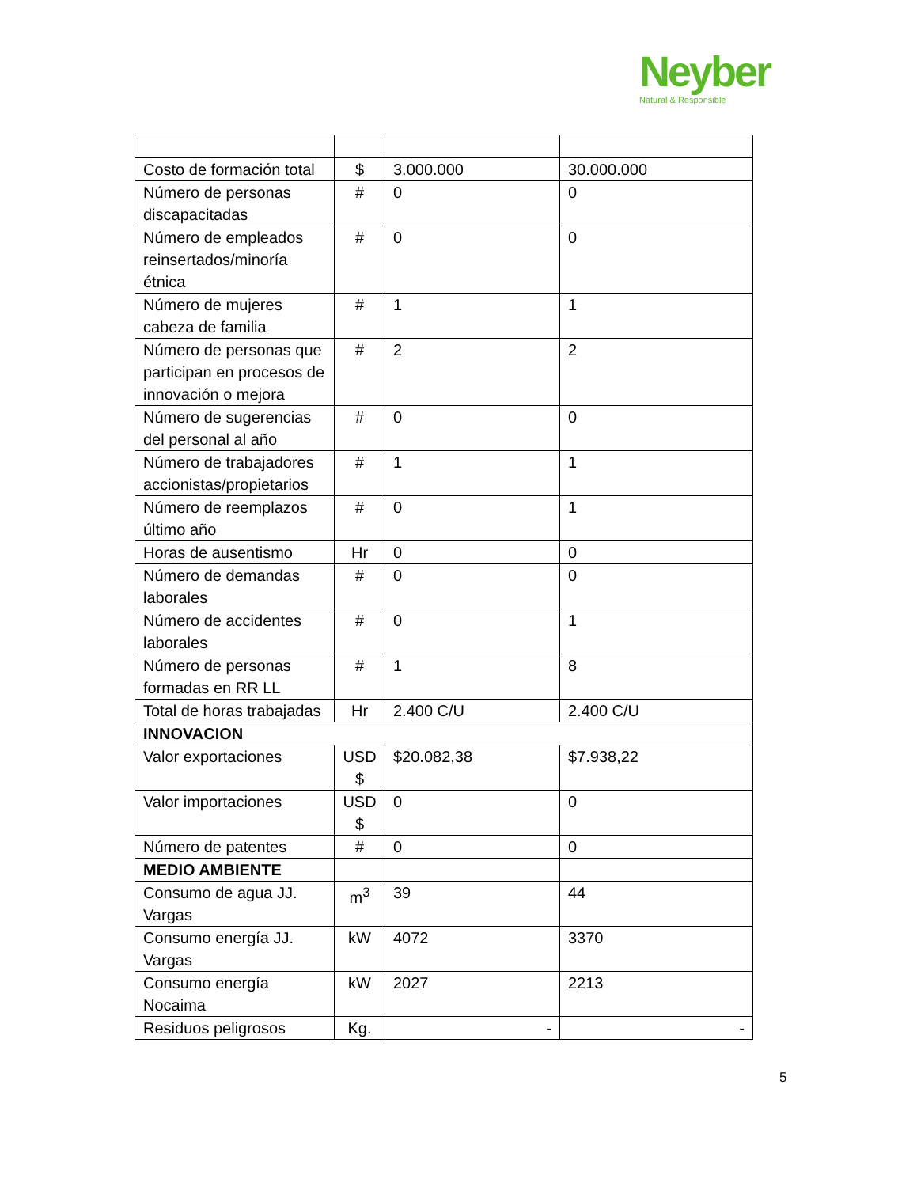Neyber
Natural & Responsible
| Costo de formación total | $ | 3.000.000 | 30.000.000 |
| Número de personas discapacitadas | # | 0 | 0 |
| Número de empleados reinsertados/minoría étnica | # | 0 | 0 |
| Número de mujeres cabeza de familia | # | 1 | 1 |
| Número de personas que participan en procesos de innovación o mejora | # | 2 | 2 |
| Número de sugerencias del personal al año | # | 0 | 0 |
| Número de trabajadores accionistas/propietarios | # | 1 | 1 |
| Número de reemplazos último año | # | 0 | 1 |
| Horas de ausentismo | Hr | 0 | 0 |
| Número de demandas laborales | # | 0 | 0 |
| Número de accidentes laborales | # | 0 | 1 |
| Número de personas formadas en RR LL | # | 1 | 8 |
| Total de horas trabajadas | Hr | 2.400 C/U | 2.400 C/U |
| INNOVACION | | | |
| Valor exportaciones | USD $ | $20.082,38 | $7.938,22 |
| Valor importaciones | USD $ | 0 | 0 |
| Número de patentes | # | 0 | 0 |
| MEDIO AMBIENTE | | | |
| Consumo de agua JJ. Vargas | m<sup>3</sup> | 39 | 44 |
| Consumo energía JJ. Vargas | kW | 4072 | 3370 |
| Consumo energía Nocaima | kW | 2027 | 2213 |
| Residuos peligrosos | Kg. | - | - |
5